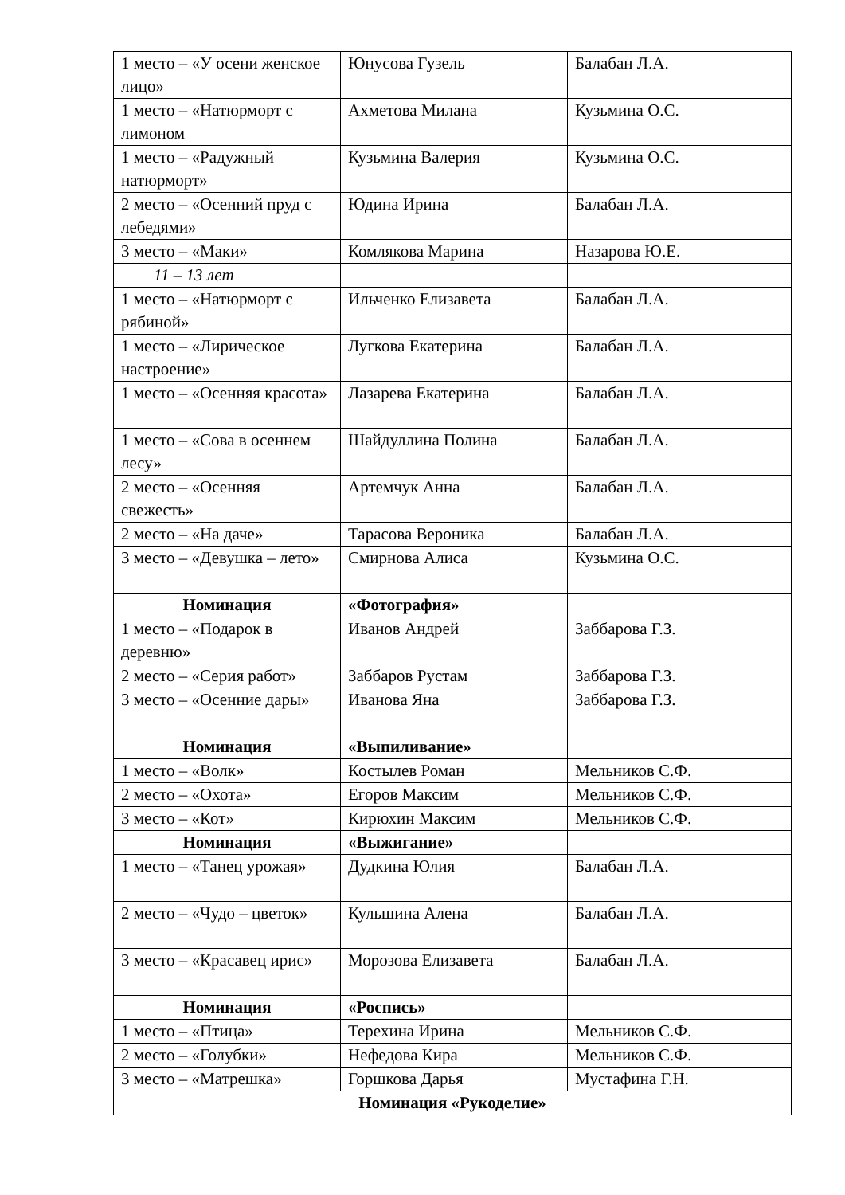| 1 место – «У осени женское лицо» | Юнусова Гузель | Балабан Л.А. |
| 1 место – «Натюрморт с лимоном | Ахметова Милана | Кузьмина О.С. |
| 1 место – «Радужный натюрморт» | Кузьмина Валерия | Кузьмина О.С. |
| 2 место – «Осенний пруд с лебедями» | Юдина Ирина | Балабан Л.А. |
| 3 место – «Маки» | Комлякова Марина | Назарова Ю.Е. |
| 11 – 13 лет | | |
| 1 место – «Натюрморт с рябиной» | Ильченко Елизавета | Балабан Л.А. |
| 1 место – «Лирическое настроение» | Лугкова Екатерина | Балабан Л.А. |
| 1 место – «Осенняя красота» | Лазарева Екатерина | Балабан Л.А. |
| 1 место – «Сова в осеннем лесу» | Шайдуллина Полина | Балабан Л.А. |
| 2 место – «Осенняя свежесть» | Артемчук Анна | Балабан Л.А. |
| 2 место – «На даче» | Тарасова Вероника | Балабан Л.А. |
| 3 место – «Девушка – лето» | Смирнова Алиса | Кузьмина О.С. |
| Номинация | «Фотография» | |
| 1 место – «Подарок в деревню» | Иванов Андрей | Заббарова Г.З. |
| 2 место – «Серия работ» | Заббаров Рустам | Заббарова Г.З. |
| 3 место – «Осенние дары» | Иванова Яна | Заббарова Г.З. |
| Номинация | «Выпиливание» | |
| 1 место – «Волк» | Костылев Роман | Мельников С.Ф. |
| 2 место – «Охота» | Егоров Максим | Мельников С.Ф. |
| 3 место – «Кот» | Кирюхин Максим | Мельников С.Ф. |
| Номинация | «Выжигание» | |
| 1 место – «Танец урожая» | Дудкина Юлия | Балабан Л.А. |
| 2 место – «Чудо – цветок» | Кульшина Алена | Балабан Л.А. |
| 3 место – «Красавец ирис» | Морозова Елизавета | Балабан Л.А. |
| Номинация | «Роспись» | |
| 1 место – «Птица» | Терехина Ирина | Мельников С.Ф. |
| 2 место – «Голубки» | Нефедова Кира | Мельников С.Ф. |
| 3 место – «Матрешка» | Горшкова Дарья | Мустафина Г.Н. |
| Номинация «Рукоделие» | | |